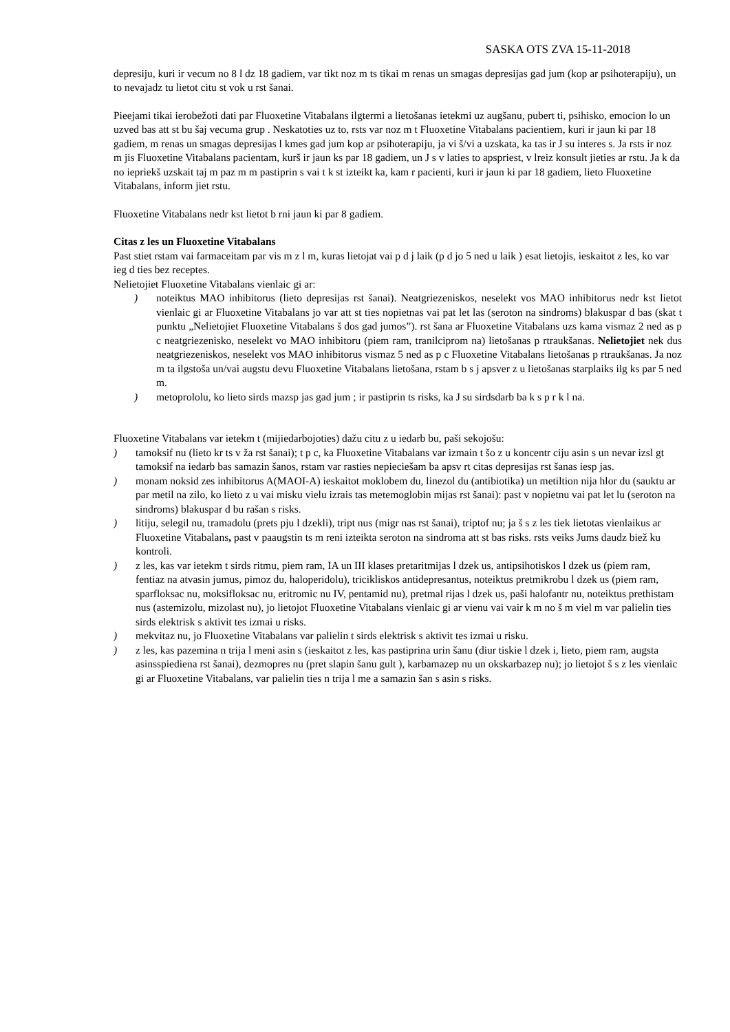SASKA OTS ZVA 15-11-2018
depresiju, kuri ir vecum no 8 l dz 18 gadiem, var tikt noz m ts tikai m renas un smagas depresijas gad jum (kop ar psihoterapiju), un to nevajadz tu lietot citu st vok u rst šanai.
Pieejami tikai ierobežoti dati par Fluoxetine Vitabalans ilgtermi a lietošanas ietekmi uz augšanu, pubert ti, psihisko, emocion lo un uzved bas att st bu šaj vecuma grup . Neskatoties uz to, rsts var noz m t Fluoxetine Vitabalans pacientiem, kuri ir jaun ki par 18 gadiem, m renas un smagas depresijas l kmes gad jum kop ar psihoterapiju, ja vi š/vi a uzskata, ka tas ir J su interes s. Ja rsts ir noz m jis Fluoxetine Vitabalans pacientam, kurš ir jaun ks par 18 gadiem, un J s v laties to apspriest, v lreiz konsult jieties ar rstu. Ja k da no iepriekš uzskait taj m paz m m pastiprin s vai t k st izteikt ka, kam r pacienti, kuri ir jaun ki par 18 gadiem, lieto Fluoxetine Vitabalans, inform jiet rstu.
Fluoxetine Vitabalans nedr kst lietot b rni jaun ki par 8 gadiem.
Citas z les un Fluoxetine Vitabalans
Past stiet rstam vai farmaceitam par vis m z l m, kuras lietojat vai p d j laik (p d jo 5 ned u laik ) esat lietojis, ieskaitot z les, ko var ieg d ties bez receptes.
Nelietojiet Fluoxetine Vitabalans vienlaic gi ar:
) noteiktus MAO inhibitorus (lieto depresijas rst šanai). Neatgriezeniskos, neselekt vos MAO inhibitorus nedr kst lietot vienlaic gi ar Fluoxetine Vitabalans jo var att st ties nopietnas vai pat let las (seroton na sindroms) blakuspar d bas (skat t punktu „Nelietojiet Fluoxetine Vitabalans š dos gad jumos”). rst šana ar Fluoxetine Vitabalans uzs kama vismaz 2 ned as p c neatgriezenisko, neselekt vo MAO inhibitoru (piem ram, tranilciprom na) lietošanas p rtraukšanas. Nelietojiet nek dus neatgriezeniskos, neselekt vos MAO inhibitorus vismaz 5 ned as p c Fluoxetine Vitabalans lietošanas p rtraukšanas. Ja noz m ta ilgstoša un/vai augstu devu Fluoxetine Vitabalans lietošana, rstam b s j apsver z u lietošanas starplaiks ilg ks par 5 ned m.
) metoprololu, ko lieto sirds mazsp jas gad jum ; ir pastiprin ts risks, ka J su sirdsdarb ba k s p r k l na.
Fluoxetine Vitabalans var ietekm t (mijiedarbojoties) dažu citu z u iedarb bu, paši sekojošu:
) tamoksif nu (lieto kr ts v ža rst šanai); t p c, ka Fluoxetine Vitabalans var izmain t šo z u koncentr ciju asin s un nevar izsl gt tamoksif na iedarb bas samazin šanos, rstam var rasties nepieciešam ba apsv rt citas depresijas rst šanas iesp jas.
) monam noksid zes inhibitorus A(MAOI-A) ieskaitot moklobem du, linezol du (antibiotika) un metiltion nija hlor du (sauktu ar par metil na zilo, ko lieto z u vai misku vielu izrais tas metemoglobin mijas rst šanai): past v nopietnu vai pat let lu (seroton na sindroms) blakuspar d bu rašan s risks.
) litiju, selegil nu, tramadolu (prets pju l dzekli), tript nus (migr nas rst šanai), triptof nu; ja š s z les tiek lietotas vienlaikus ar Fluoxetine Vitabalans, past v paaugstin ts m reni izteikta seroton na sindroma att st bas risks. rsts veiks Jums daudz biež ku kontroli.
) z les, kas var ietekm t sirds ritmu, piem ram, IA un III klases pretaritmijas l dzek us, antipsihotiskos l dzek us (piem ram, fentiaz na atvasin jumus, pimoz du, haloperidolu), tricikliskos antidepresantus, noteiktus pretmikrobu l dzek us (piem ram, sparfloksac nu, moksifloksac nu, eritromic nu IV, pentamid nu), pretmal rijas l dzek us, paši halofantr nu, noteiktus prethistam nus (astemizolu, mizolast nu), jo lietojot Fluoxetine Vitabalans vienlaic gi ar vienu vai vair k m no š m viel m var palielin ties sirds elektrisk s aktivit tes izmai u risks.
) mekvitaz nu, jo Fluoxetine Vitabalans var palielin t sirds elektrisk s aktivit tes izmai u risku.
) z les, kas pazemina n trija l meni asin s (ieskaitot z les, kas pastiprina urin šanu (diur tiskie l dzek i, lieto, piem ram, augsta asinsspiediena rst šanai), dezmopres nu (pret slapin šanu gult ), karbamazep nu un okskarbazep nu); jo lietojot š s z les vienlaic gi ar Fluoxetine Vitabalans, var palielin ties n trija l me a samazin šan s asin s risks.